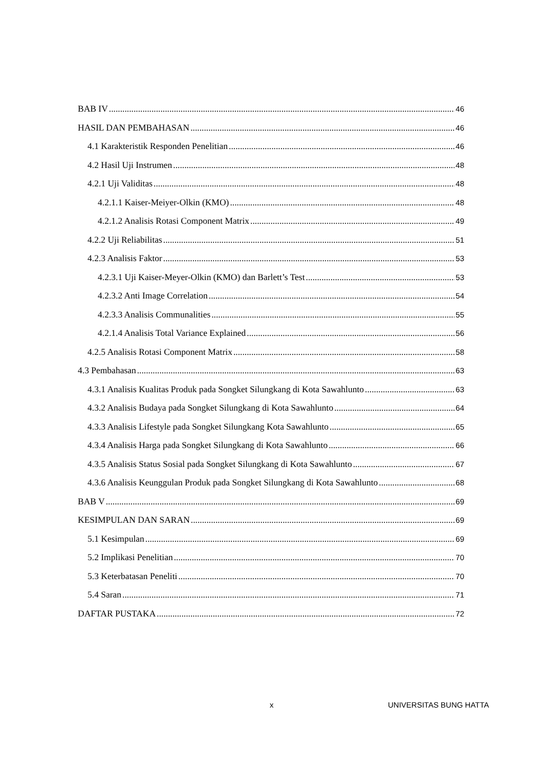BAB IV 46
HASIL DAN PEMBAHASAN 46
4.1 Karakteristik Responden Penelitian 46
4.2 Hasil Uji Instrumen 48
4.2.1 Uji Validitas 48
4.2.1.1 Kaiser-Meiyer-Olkin (KMO) 48
4.2.1.2 Analisis Rotasi Component Matrix 49
4.2.2 Uji Reliabilitas 51
4.2.3 Analisis Faktor 53
4.2.3.1 Uji Kaiser-Meyer-Olkin (KMO) dan Barlett’s Test 53
4.2.3.2 Anti Image Correlation 54
4.2.3.3 Analisis Communalities 55
4.2.1.4 Analisis Total Variance Explained 56
4.2.5 Analisis Rotasi Component Matrix 58
4.3 Pembahasan 63
4.3.1 Analisis Kualitas Produk pada Songket Silungkang di Kota Sawahlunto 63
4.3.2 Analisis Budaya pada Songket Silungkang di Kota Sawahlunto 64
4.3.3 Analisis Lifestyle pada Songket Silungkang Kota Sawahlunto 65
4.3.4 Analisis Harga pada Songket Silungkang di Kota Sawahlunto 66
4.3.5 Analisis Status Sosial pada Songket Silungkang di Kota Sawahlunto 67
4.3.6 Analisis Keunggulan Produk pada Songket Silungkang di Kota Sawahlunto 68
BAB V 69
KESIMPULAN DAN SARAN 69
5.1 Kesimpulan 69
5.2 Implikasi Penelitian 70
5.3 Keterbatasan Peneliti 70
5.4 Saran 71
DAFTAR PUSTAKA 72
x UNIVERSITAS BUNG HATTA